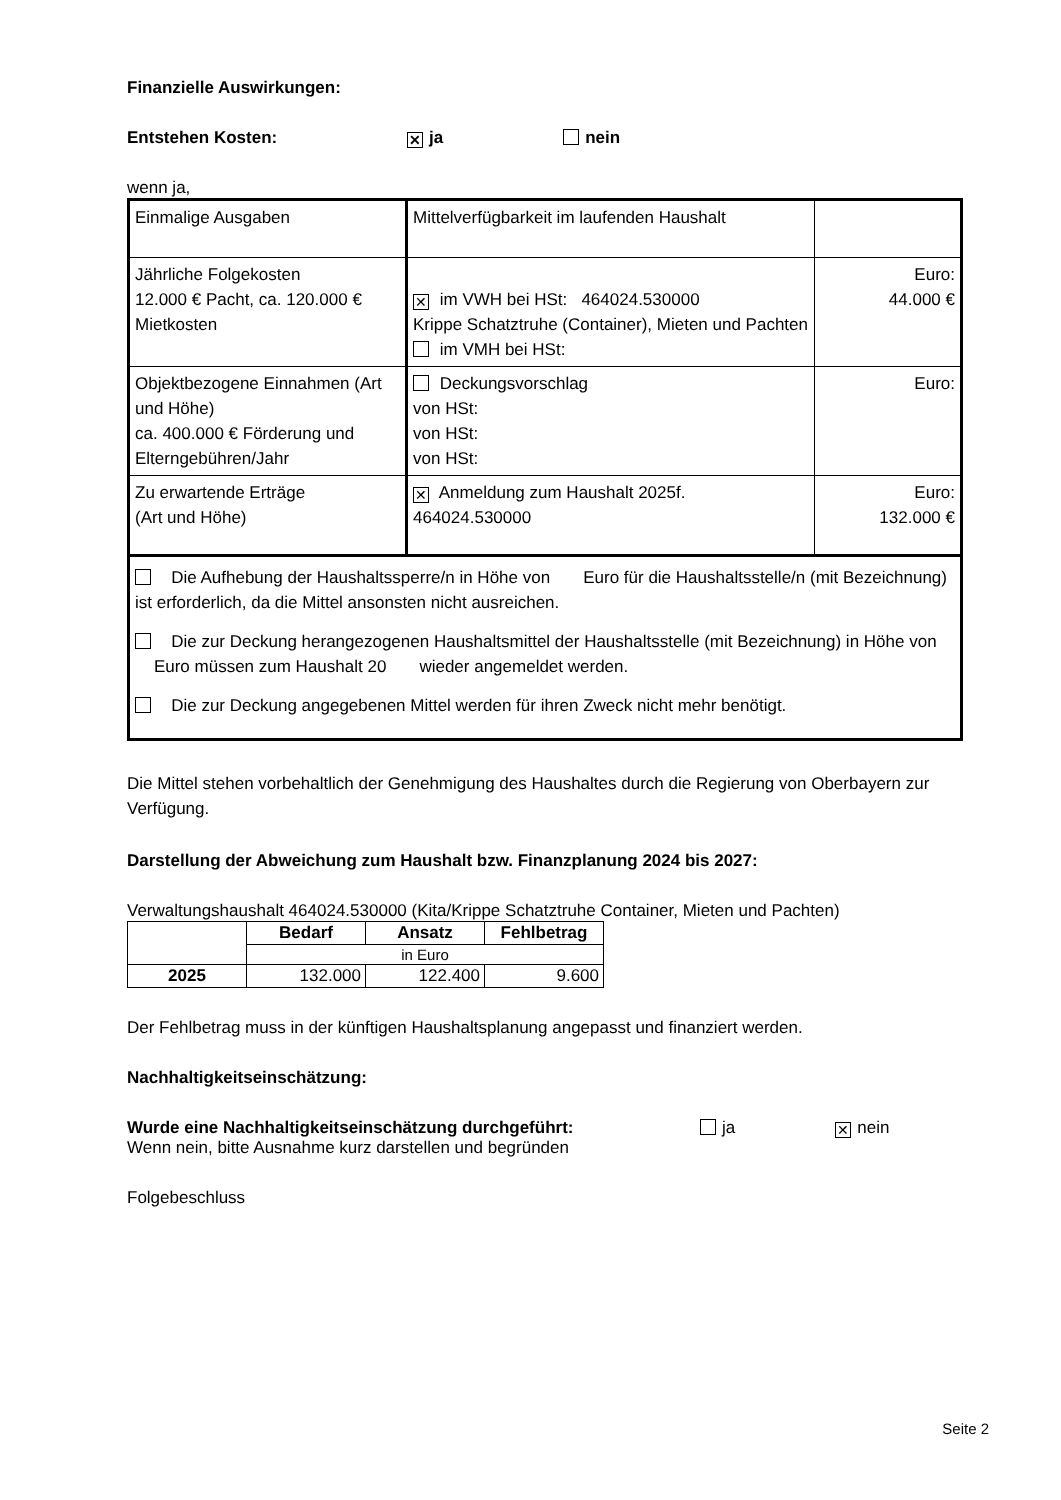Finanzielle Auswirkungen:
Entstehen Kosten: ✕ ja nein
wenn ja,
| Einmalige Ausgaben | Mittelverfügbarkeit im laufenden Haushalt | |
| Jährliche Folgekosten 12.000 € Pacht, ca. 120.000 € Mietkosten | ✕ im VWH bei HSt: 464024.530000 Krippe Schatztruhe (Container), Mieten und Pachten im VMH bei HSt: | Euro: 44.000 € |
| Objektbezogene Einnahmen (Art und Höhe) ca. 400.000 € Förderung und Elterngebühren/Jahr | Deckungsvorschlag von HSt: von HSt: von HSt: | Euro: |
| Zu erwartende Erträge (Art und Höhe) | | |
| | ✕ Anmeldung zum Haushalt 2025f. 464024.530000 | Euro: 132.000 € |
| Die Aufhebung der Haushaltssperre/n in Höhe von Euro für die Haushaltsstelle/n (mit Bezeichnung) ist erforderlich, da die Mittel ansonsten nicht ausreichen. Die zur Deckung herangezogenen Haushaltsmittel der Haushaltsstelle (mit Bezeichnung) in Höhe von Euro müssen zum Haushalt 20 wieder angemeldet werden. Die zur Deckung angegebenen Mittel werden für ihren Zweck nicht mehr benötigt. | | |
Die Mittel stehen vorbehaltlich der Genehmigung des Haushaltes durch die Regierung von Oberbayern zur Verfügung.
Darstellung der Abweichung zum Haushalt bzw. Finanzplanung 2024 bis 2027:
Verwaltungshaushalt 464024.530000 (Kita/Krippe Schatztruhe Container, Mieten und Pachten)
| | Bedarf | Ansatz | Fehlbetrag |
| | in Euro | | |
| 2025 | 132.000 | 122.400 | 9.600 |
Der Fehlbetrag muss in der künftigen Haushaltsplanung angepasst und finanziert werden.
Nachhaltigkeitseinschätzung:
Wurde eine Nachhaltigkeitseinschätzung durchgeführt: ja ✕ nein
Wenn nein, bitte Ausnahme kurz darstellen und begründen
Folgebeschluss
Seite 2